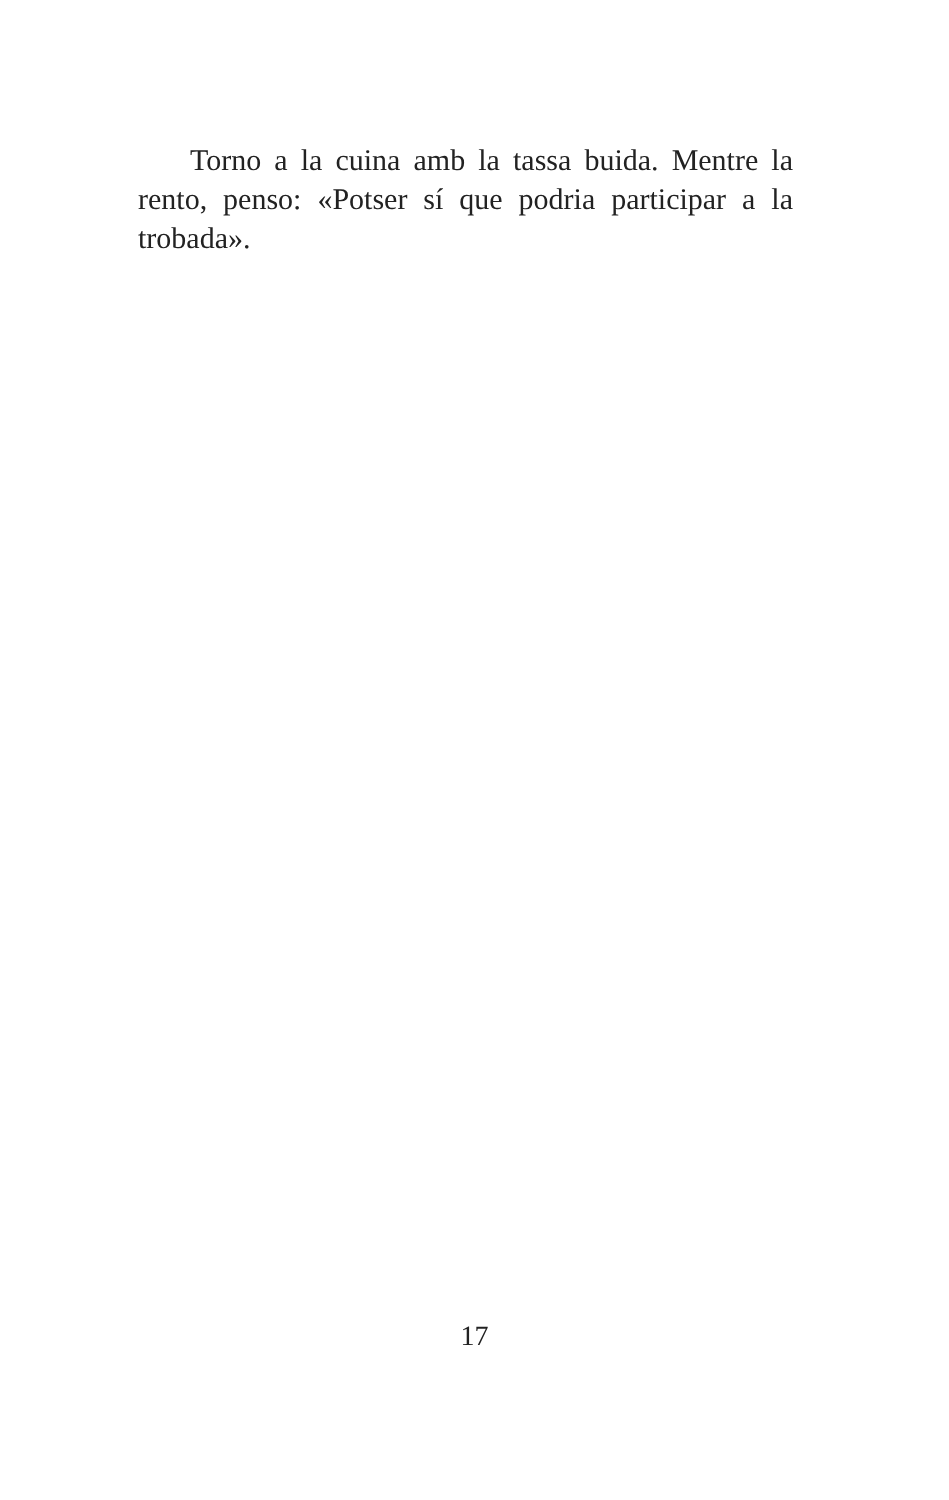Torno a la cuina amb la tassa buida. Mentre la rento, penso: «Potser sí que podria participar a la trobada».
17